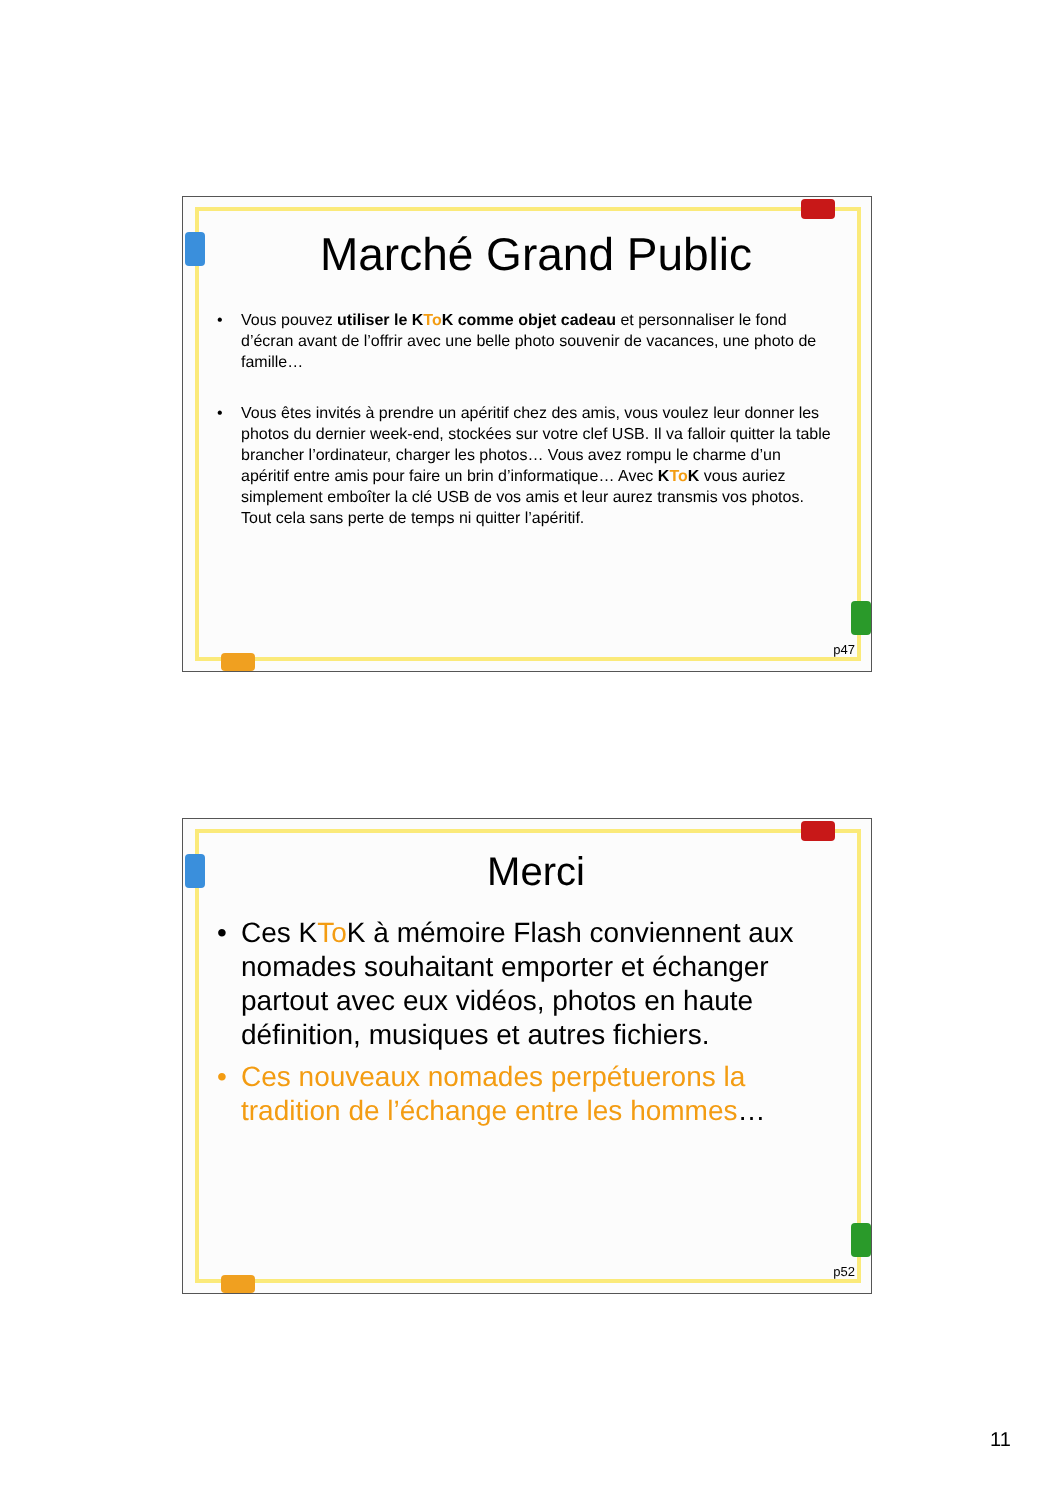Marché Grand Public
• Vous pouvez utiliser le KTo K comme objet cadeau et personnaliser le fond d’écran avant de l’offrir avec une belle photo souvenir de vacances, une photo de famille…
• Vous êtes invités à prendre un apéritif chez des amis, vous voulez leur donner les photos du dernier week-end, stockées sur votre clef USB. Il va falloir quitter la table brancher l’ordinateur, charger les photos… Vous avez rompu le charme d’un apéritif entre amis pour faire un brin d’informatique… Avec KTo K vous auriez simplement emboîter la clé USB de vos amis et leur aurez transmis vos photos. Tout cela sans perte de temps ni quitter l’apéritif.
p47
Merci
• Ces KTo K à mémoire Flash conviennent aux nomades souhaitant emporter et échanger partout avec eux vidéos, photos en haute définition, musiques et autres fichiers.
• Ces nouveaux nomades perpétuerons la tradition de l’échange entre les hommes…
p52
11